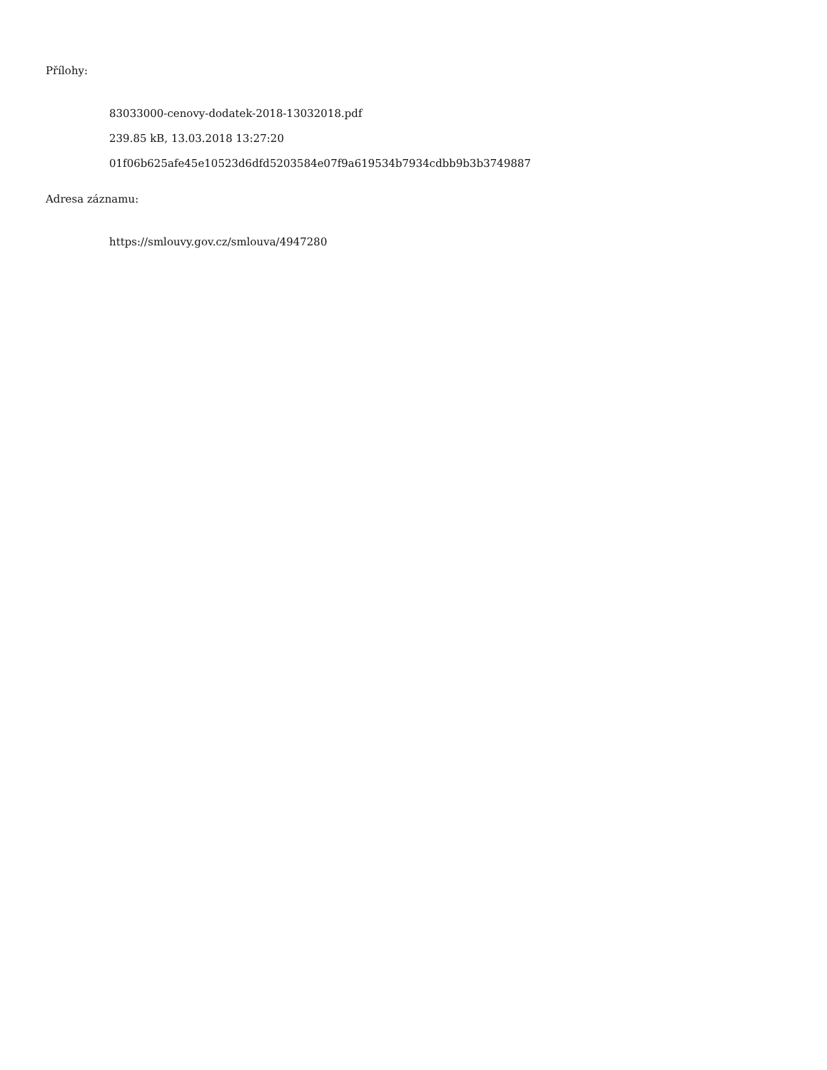Přílohy:
83033000-cenovy-dodatek-2018-13032018.pdf
239.85 kB, 13.03.2018 13:27:20
01f06b625afe45e10523d6dfd5203584e07f9a619534b7934cdbb9b3b3749887
Adresa záznamu:
https://smlouvy.gov.cz/smlouva/4947280